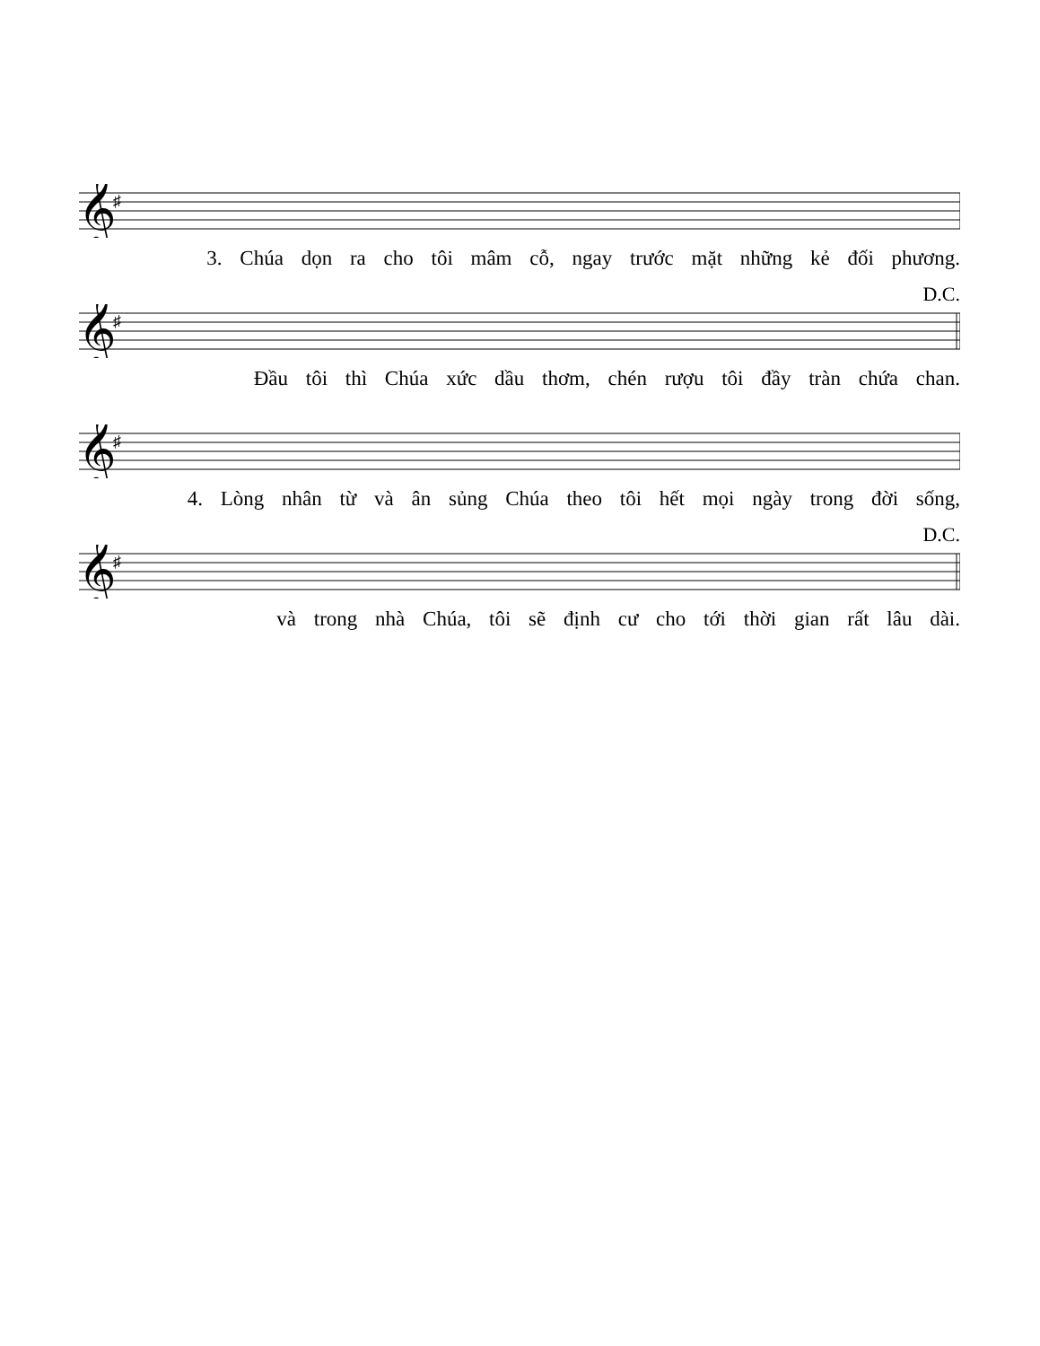𝄞
♯
3. Chúa dọn ra cho tôi mâm cỗ, ngay trước mặt những kẻ đối phương.
D.C.
𝄞
♯
Đầu tôi thì Chúa xức dầu thơm, chén rượu tôi đầy tràn chứa chan.
𝄞
♯
4. Lòng nhân từ và ân sủng Chúa theo tôi hết mọi ngày trong đời sống,
D.C.
𝄞
♯
và trong nhà Chúa, tôi sẽ định cư cho tới thời gian rất lâu dài.